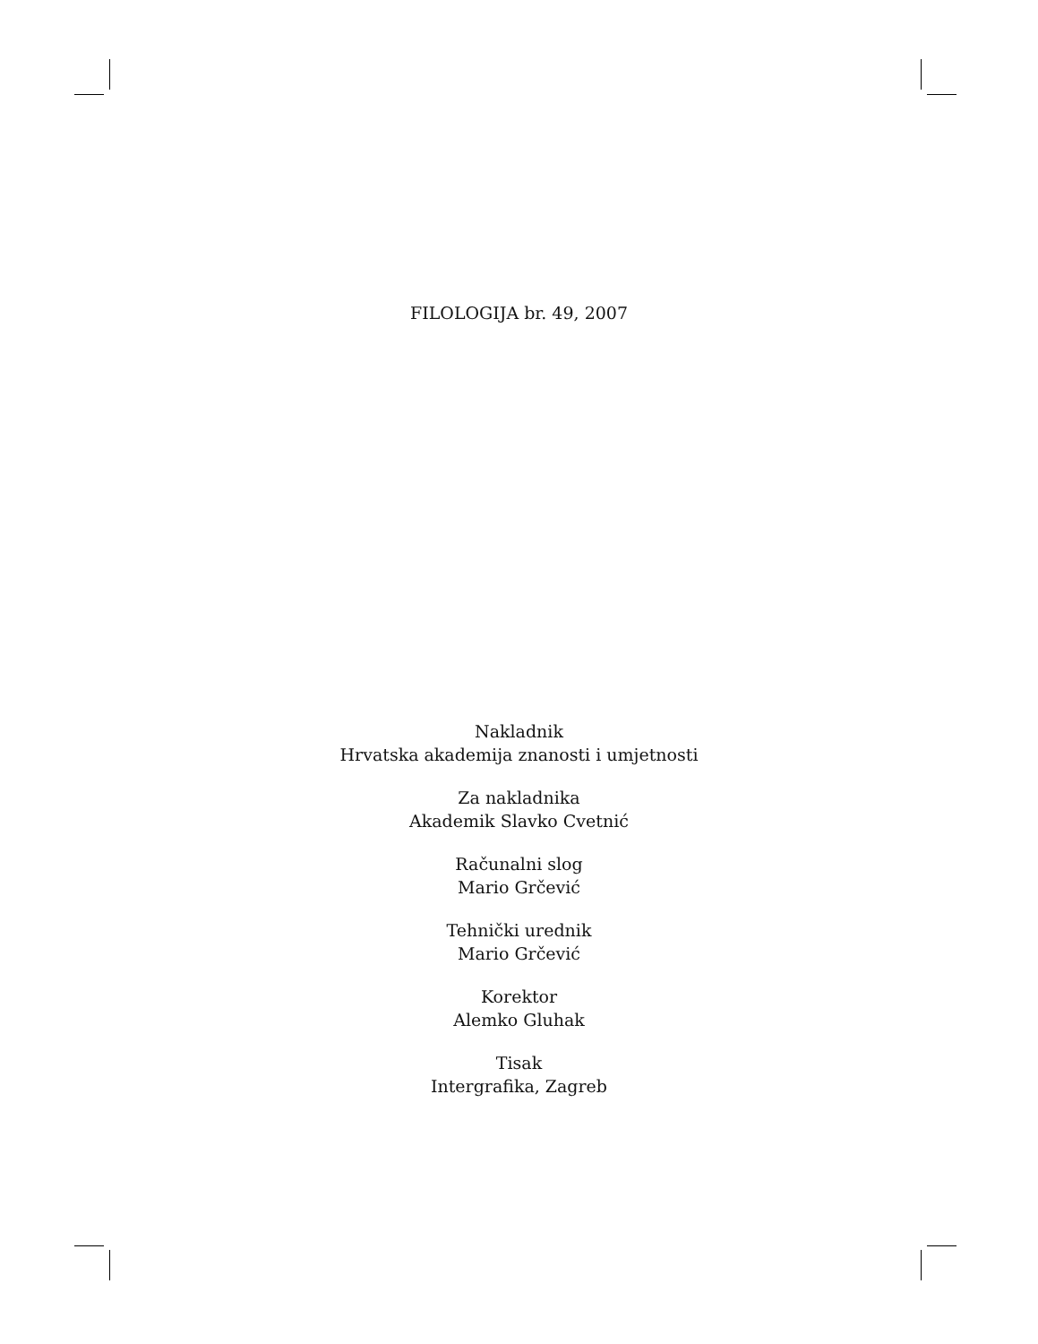FILOLOGIJA br. 49, 2007
Nakladnik
Hrvatska akademija znanosti i umjetnosti
Za nakladnika
Akademik Slavko Cvetnić
Računalni slog
Mario Grčević
Tehnički urednik
Mario Grčević
Korektor
Alemko Gluhak
Tisak
Intergrafika, Zagreb